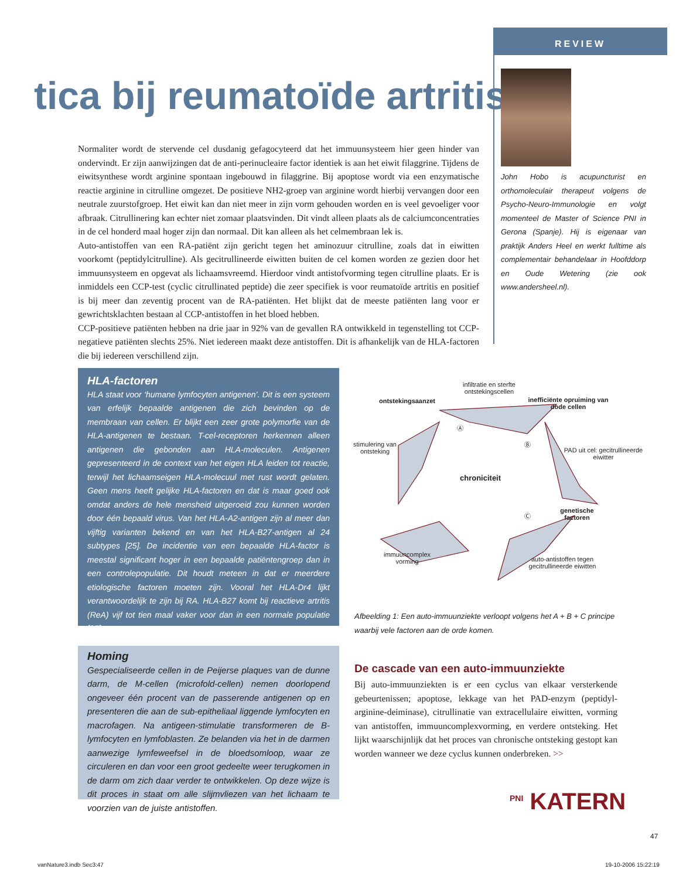REVIEW
tica bij reumatoïde artritis
John Hobo is acupuncturist en orthomoleculair therapeut volgens de Psycho-Neuro-Immunologie en volgt momenteel de Master of Science PNI in Gerona (Spanje). Hij is eigenaar van praktijk Anders Heel en werkt fulltime als complementair behandelaar in Hoofddorp en Oude Wetering (zie ook www.andersheel.nl).
Normaliter wordt de stervende cel dusdanig gefagocyteerd dat het immuunsysteem hier geen hinder van ondervindt. Er zijn aanwijzingen dat de anti-perinucleaire factor identiek is aan het eiwit filaggrine. Tijdens de eiwitsynthese wordt arginine spontaan ingebouwd in filaggrine. Bij apoptose wordt via een enzymatische reactie arginine in citrulline omgezet. De positieve NH2-groep van arginine wordt hierbij vervangen door een neutrale zuurstofgroep. Het eiwit kan dan niet meer in zijn vorm gehouden worden en is veel gevoeliger voor afbraak. Citrullinering kan echter niet zomaar plaatsvinden. Dit vindt alleen plaats als de calciumconcentraties in de cel honderd maal hoger zijn dan normaal. Dit kan alleen als het celmembraan lek is.
Auto-antistoffen van een RA-patiënt zijn gericht tegen het aminozuur citrulline, zoals dat in eiwitten voorkomt (peptidylcitrulline). Als gecitrullineerde eiwitten buiten de cel komen worden ze gezien door het immuunsysteem en opgevat als lichaamsvreemd. Hierdoor vindt antistofvorming tegen citrulline plaats. Er is inmiddels een CCP-test (cyclic citrullinated peptide) die zeer specifiek is voor reumatoïde artritis en positief is bij meer dan zeventig procent van de RA-patiënten. Het blijkt dat de meeste patiënten lang voor er gewrichtsklachten bestaan al CCP-antistoffen in het bloed hebben.
CCP-positieve patiënten hebben na drie jaar in 92% van de gevallen RA ontwikkeld in tegenstelling tot CCP-negatieve patiënten slechts 25%. Niet iedereen maakt deze antistoffen. Dit is afhankelijk van de HLA-factoren die bij iedereen verschillend zijn.
HLA-factoren
HLA staat voor ‘humane lymfocyten antigenen’. Dit is een systeem van erfelijk bepaalde antigenen die zich bevinden op de membraan van cellen. Er blijkt een zeer grote polymorfie van de HLA-antigenen te bestaan. T-cel-receptoren herkennen alleen antigenen die gebonden aan HLA-moleculen. Antigenen gepresenteerd in de context van het eigen HLA leiden tot reactie, terwijl het lichaamseigen HLA-molecuul met rust wordt gelaten. Geen mens heeft gelijke HLA-factoren en dat is maar goed ook omdat anders de hele mensheid uitgeroeid zou kunnen worden door één bepaald virus. Van het HLA-A2-antigen zijn al meer dan vijftig varianten bekend en van het HLA-B27-antigen al 24 subtypes [25]. De incidentie van een bepaalde HLA-factor is meestal significant hoger in een bepaalde patiëntengroep dan in een controlepopulatie. Dit houdt meteen in dat er meerdere etiologische factoren moeten zijn. Vooral het HLA-Dr4 lijkt verantwoordelijk te zijn bij RA. HLA-B27 komt bij reactieve artritis (ReA) vijf tot tien maal vaker voor dan in een normale populatie [25].
Homing
Gespecialiseerde cellen in de Peijerse plaques van de dunne darm, de M-cellen (microfold-cellen) nemen doorlopend ongeveer één procent van de passerende antigenen op en presenteren die aan de sub-epitheliaal liggende lymfocyten en macrofagen. Na antigeen-stimulatie transformeren de B-lymfocyten en lymfoblasten. Ze belanden via het in de darmen aanwezige lymfeweefsel in de bloedsomloop, waar ze circuleren en dan voor een groot gedeelte weer terugkomen in de darm om zich daar verder te ontwikkelen. Op deze wijze is dit proces in staat om alle slijmvliezen van het lichaam te voorzien van de juiste antistoffen.
infiltratie en sterfte ontstekingscellen
ontstekingsaanzet
inefficiënte opruiming van dode cellen
Ⓐ
Ⓑ
PAD uit cel: gecitrullineerde eiwitter
stimulering van ontsteking
chroniciteit
Ⓒ
genetische factoren
immuuncomplex vorming
auto-antistoffen tegen gecitrullineerde eiwitten
Afbeelding 1: Een auto-immuunziekte verloopt volgens het A + B + C principe waarbij vele factoren aan de orde komen.
De cascade van een auto-immuunziekte
Bij auto-immuunziekten is er een cyclus van elkaar versterkende gebeurtenissen; apoptose, lekkage van het PAD-enzym (peptidyl-arginine-deiminase), citrullinatie van extracellulaire eiwitten, vorming van antistoffen, immuuncomplexvorming, en verdere ontsteking. Het lijkt waarschijnlijk dat het proces van chronische ontsteking gestopt kan worden wanneer we deze cyclus kunnen onderbreken. >>
<sup>PNI</sup> KATERN
47
vanNature3.indb Sec3:47 19-10-2006 15:22:19